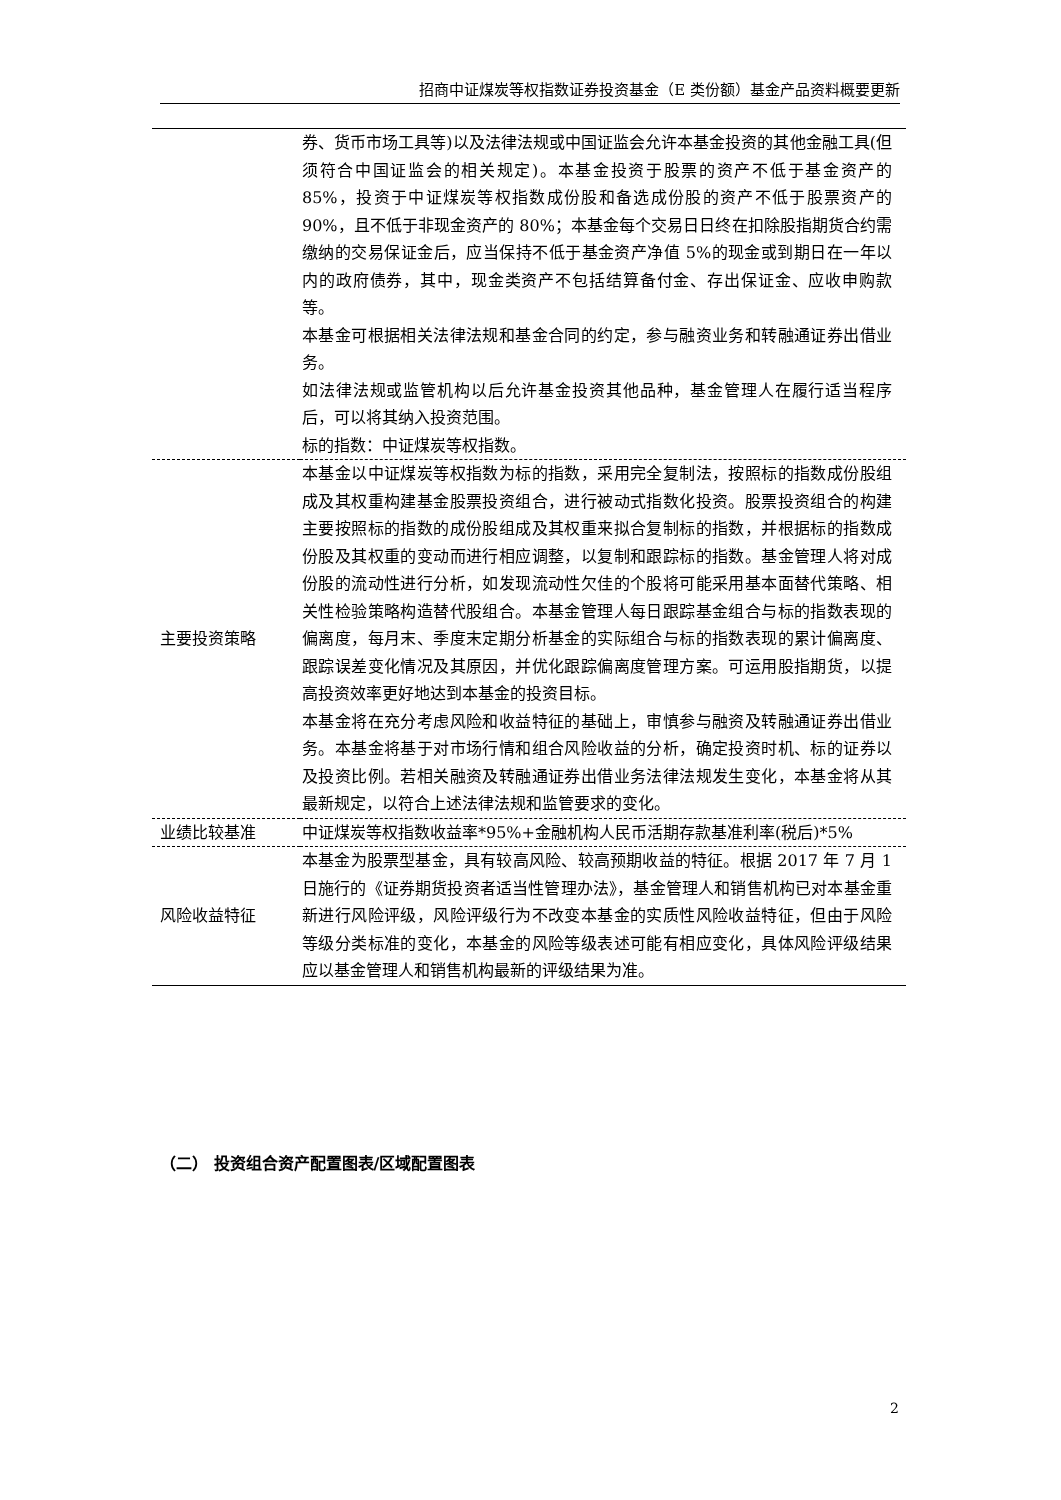招商中证煤炭等权指数证券投资基金（E 类份额）基金产品资料概要更新
| | 券、货币市场工具等)以及法律法规或中国证监会允许本基金投资的其他金融工具(但须符合中国证监会的相关规定)。本基金投资于股票的资产不低于基金资产的 85%，投资于中证煤炭等权指数成份股和备选成份股的资产不低于股票资产的 90%，且不低于非现金资产的 80%；本基金每个交易日日终在扣除股指期货合约需缴纳的交易保证金后，应当保持不低于基金资产净值 5%的现金或到期日在一年以内的政府债券，其中，现金类资产不包括结算备付金、存出保证金、应收申购款等。 本基金可根据相关法律法规和基金合同的约定，参与融资业务和转融通证券出借业务。 如法律法规或监管机构以后允许基金投资其他品种，基金管理人在履行适当程序后，可以将其纳入投资范围。 标的指数：中证煤炭等权指数。 |
| 主要投资策略 | 本基金以中证煤炭等权指数为标的指数，采用完全复制法，按照标的指数成份股组成及其权重构建基金股票投资组合，进行被动式指数化投资。股票投资组合的构建主要按照标的指数的成份股组成及其权重来拟合复制标的指数，并根据标的指数成份股及其权重的变动而进行相应调整，以复制和跟踪标的指数。基金管理人将对成份股的流动性进行分析，如发现流动性欠佳的个股将可能采用基本面替代策略、相关性检验策略构造替代股组合。本基金管理人每日跟踪基金组合与标的指数表现的偏离度，每月末、季度末定期分析基金的实际组合与标的指数表现的累计偏离度、跟踪误差变化情况及其原因，并优化跟踪偏离度管理方案。可运用股指期货，以提高投资效率更好地达到本基金的投资目标。 本基金将在充分考虑风险和收益特征的基础上，审慎参与融资及转融通证券出借业务。本基金将基于对市场行情和组合风险收益的分析，确定投资时机、标的证券以及投资比例。若相关融资及转融通证券出借业务法律法规发生变化，本基金将从其最新规定，以符合上述法律法规和监管要求的变化。 |
| 业绩比较基准 | 中证煤炭等权指数收益率*95%+金融机构人民币活期存款基准利率(税后)*5% |
| 风险收益特征 | 本基金为股票型基金，具有较高风险、较高预期收益的特征。根据 2017 年 7 月 1 日施行的《证券期货投资者适当性管理办法》，基金管理人和销售机构已对本基金重新进行风险评级，风险评级行为不改变本基金的实质性风险收益特征，但由于风险等级分类标准的变化，本基金的风险等级表述可能有相应变化，具体风险评级结果应以基金管理人和销售机构最新的评级结果为准。 |
（二） 投资组合资产配置图表/区域配置图表
2